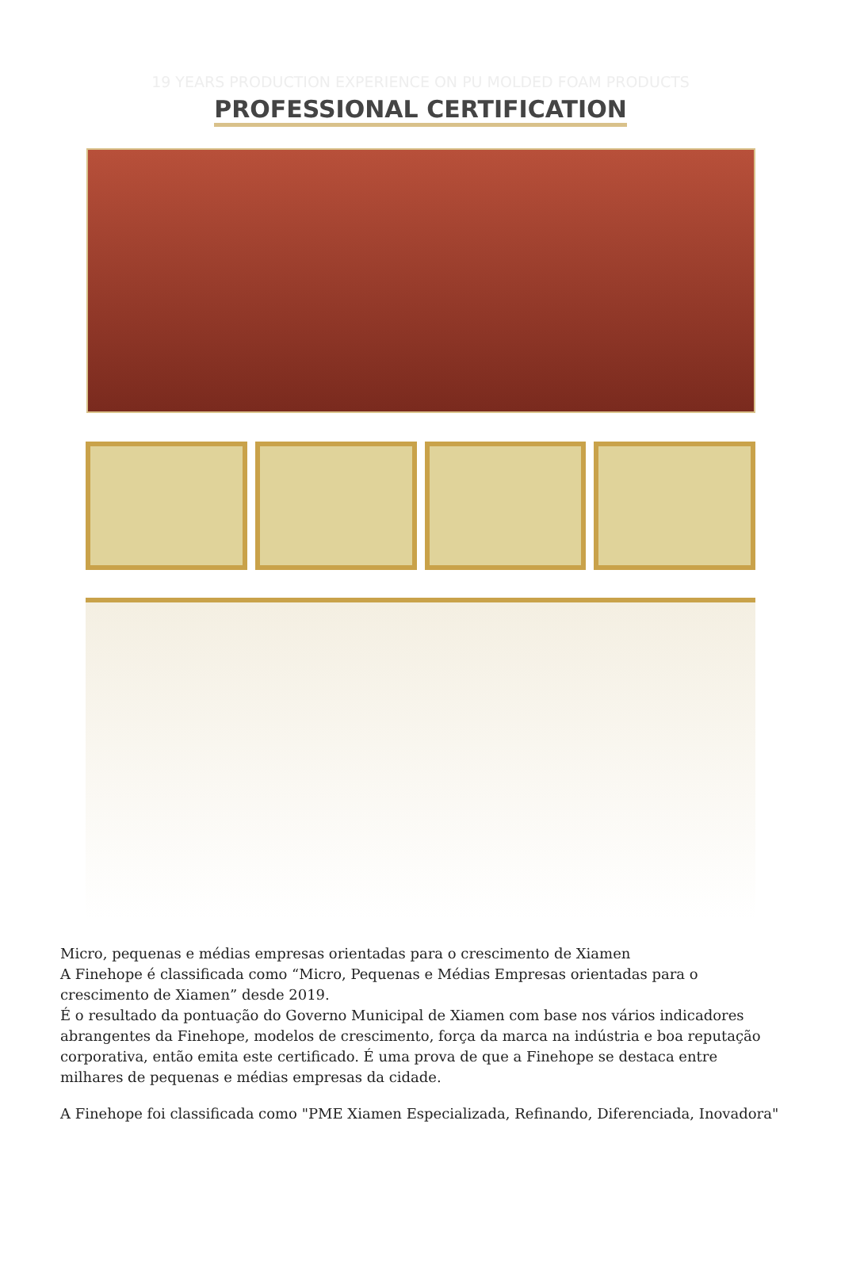19 YEARS PRODUCTION EXPERIENCE ON PU MOLDED FOAM PRODUCTS
PROFESSIONAL CERTIFICATION
Micro, pequenas e médias empresas orientadas para o crescimento de Xiamen
A Finehope é classificada como “Micro, Pequenas e Médias Empresas orientadas para o crescimento de Xiamen” desde 2019.
É o resultado da pontuação do Governo Municipal de Xiamen com base nos vários indicadores abrangentes da Finehope, modelos de crescimento, força da marca na indústria e boa reputação corporativa, então emita este certificado. É uma prova de que a Finehope se destaca entre milhares de pequenas e médias empresas da cidade.
A Finehope foi classificada como "PME Xiamen Especializada, Refinando, Diferenciada, Inovadora"